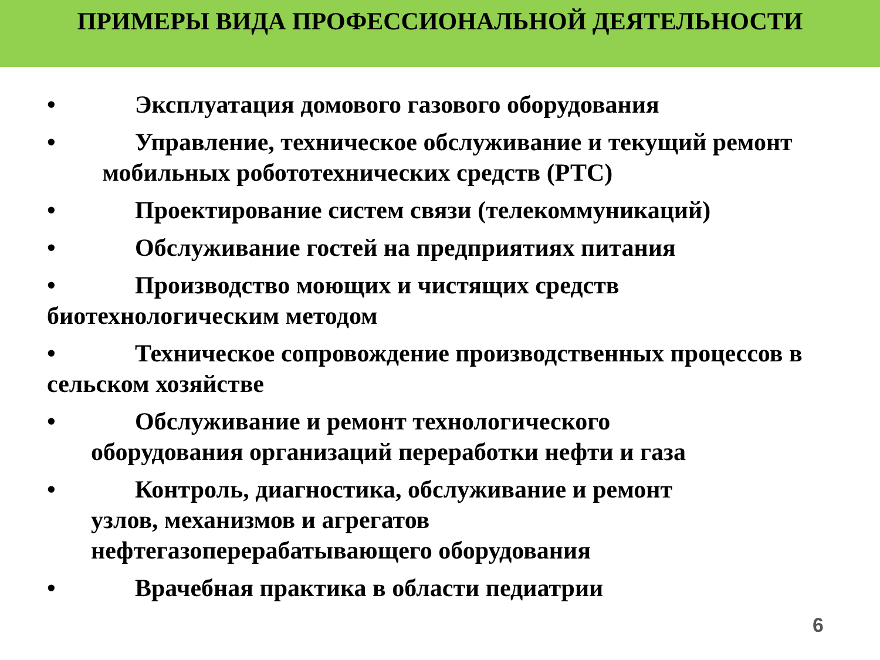ПРИМЕРЫ ВИДА ПРОФЕССИОНАЛЬНОЙ ДЕЯТЕЛЬНОСТИ
• Эксплуатация домового газового оборудования
• Управление, техническое обслуживание и текущий ремонт мобильных робототехнических средств (РТС)
• Проектирование систем связи (телекоммуникаций)
• Обслуживание гостей на предприятиях питания
• Производство моющих и чистящих средств биотехнологическим методом
• Техническое сопровождение производственных процессов в сельском хозяйстве
• Обслуживание и ремонт технологического
оборудования организаций переработки нефти и газа
• Контроль, диагностика, обслуживание и ремонт
узлов, механизмов и агрегатов
нефтегазоперерабатывающего оборудования
• Врачебная практика в области педиатрии
6